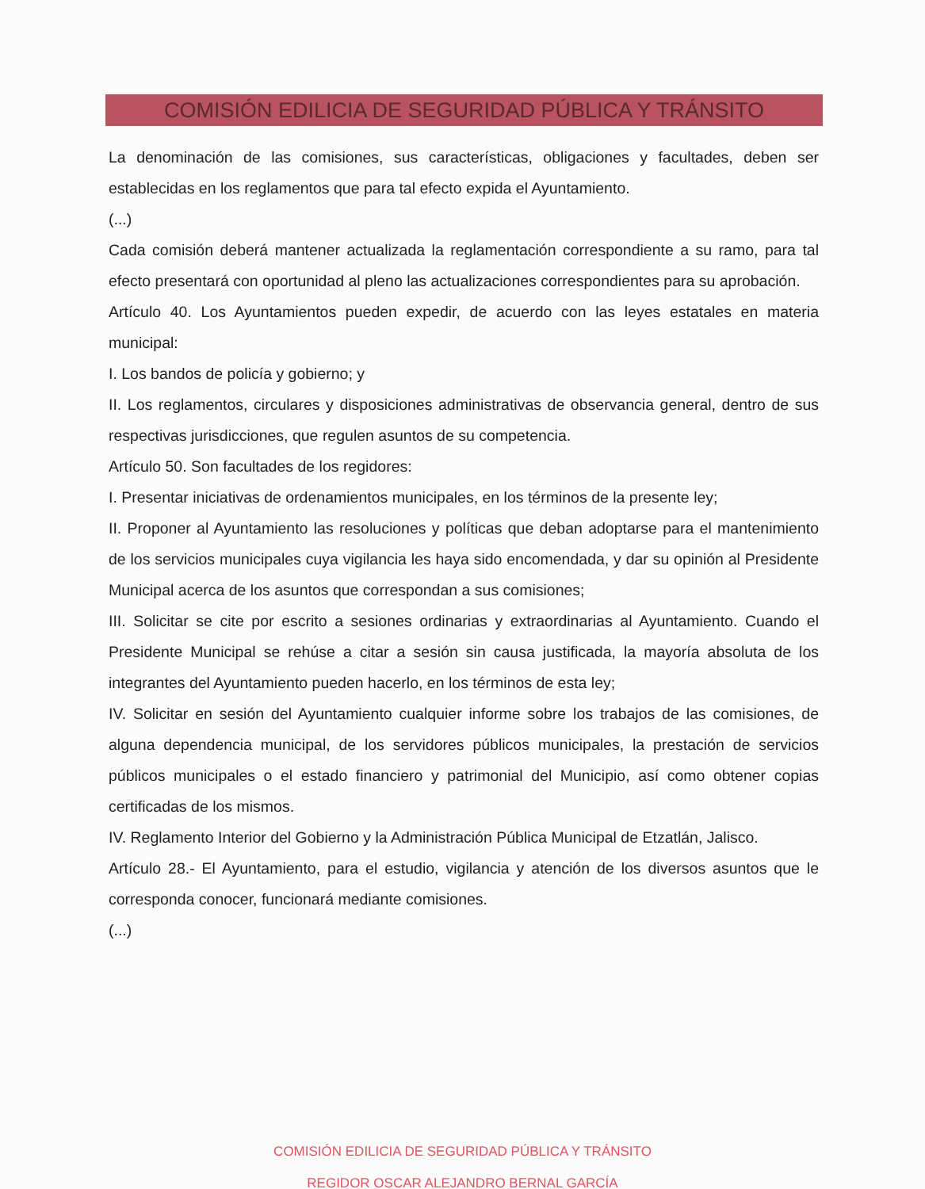COMISIÓN EDILICIA DE SEGURIDAD PÚBLICA Y TRÁNSITO
La denominación de las comisiones, sus características, obligaciones y facultades, deben ser establecidas en los reglamentos que para tal efecto expida el Ayuntamiento.
(...)
Cada comisión deberá mantener actualizada la reglamentación correspondiente a su ramo, para tal efecto presentará con oportunidad al pleno las actualizaciones correspondientes para su aprobación.
Artículo 40. Los Ayuntamientos pueden expedir, de acuerdo con las leyes estatales en materia municipal:
I. Los bandos de policía y gobierno; y
II. Los reglamentos, circulares y disposiciones administrativas de observancia general, dentro de sus respectivas jurisdicciones, que regulen asuntos de su competencia.
Artículo 50. Son facultades de los regidores:
I. Presentar iniciativas de ordenamientos municipales, en los términos de la presente ley;
II. Proponer al Ayuntamiento las resoluciones y políticas que deban adoptarse para el mantenimiento de los servicios municipales cuya vigilancia les haya sido encomendada, y dar su opinión al Presidente Municipal acerca de los asuntos que correspondan a sus comisiones;
III. Solicitar se cite por escrito a sesiones ordinarias y extraordinarias al Ayuntamiento. Cuando el Presidente Municipal se rehúse a citar a sesión sin causa justificada, la mayoría absoluta de los integrantes del Ayuntamiento pueden hacerlo, en los términos de esta ley;
IV. Solicitar en sesión del Ayuntamiento cualquier informe sobre los trabajos de las comisiones, de alguna dependencia municipal, de los servidores públicos municipales, la prestación de servicios públicos municipales o el estado financiero y patrimonial del Municipio, así como obtener copias certificadas de los mismos.
IV. Reglamento Interior del Gobierno y la Administración Pública Municipal de Etzatlán, Jalisco.
Artículo 28.- El Ayuntamiento, para el estudio, vigilancia y atención de los diversos asuntos que le corresponda conocer, funcionará mediante comisiones.
(...)
COMISIÓN EDILICIA DE SEGURIDAD PÚBLICA Y TRÁNSITO
REGIDOR OSCAR ALEJANDRO BERNAL GARCÍA